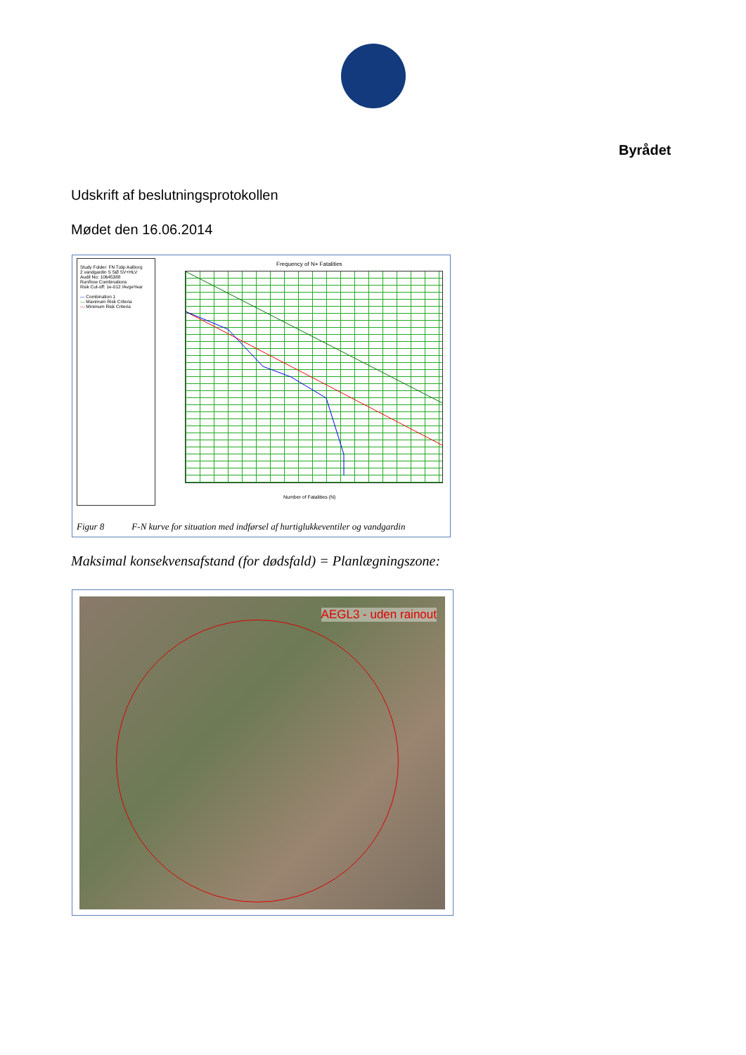Byrådet
Udskrift af beslutningsprotokollen
Mødet den 16.06.2014
Study Folder: FN Tulip Aalborg
2 vandgardin S SØ SV+HLV
Audit No: 10645388
RunRow Combinations
Risk Cut-off: 1e-012 /AvgeYear
— Combination 1
— Maximum Risk Criteria
— Minimum Risk Criteria
Frequency of N+ Fatalities
Number of Fatalities (N)
Figur 8 F-N kurve for situation med indførsel af hurtiglukkeventiler og vandgardin
Maksimal konsekvensafstand (for dødsfald) = Planlægningszone:
AEGL3 - uden rainout